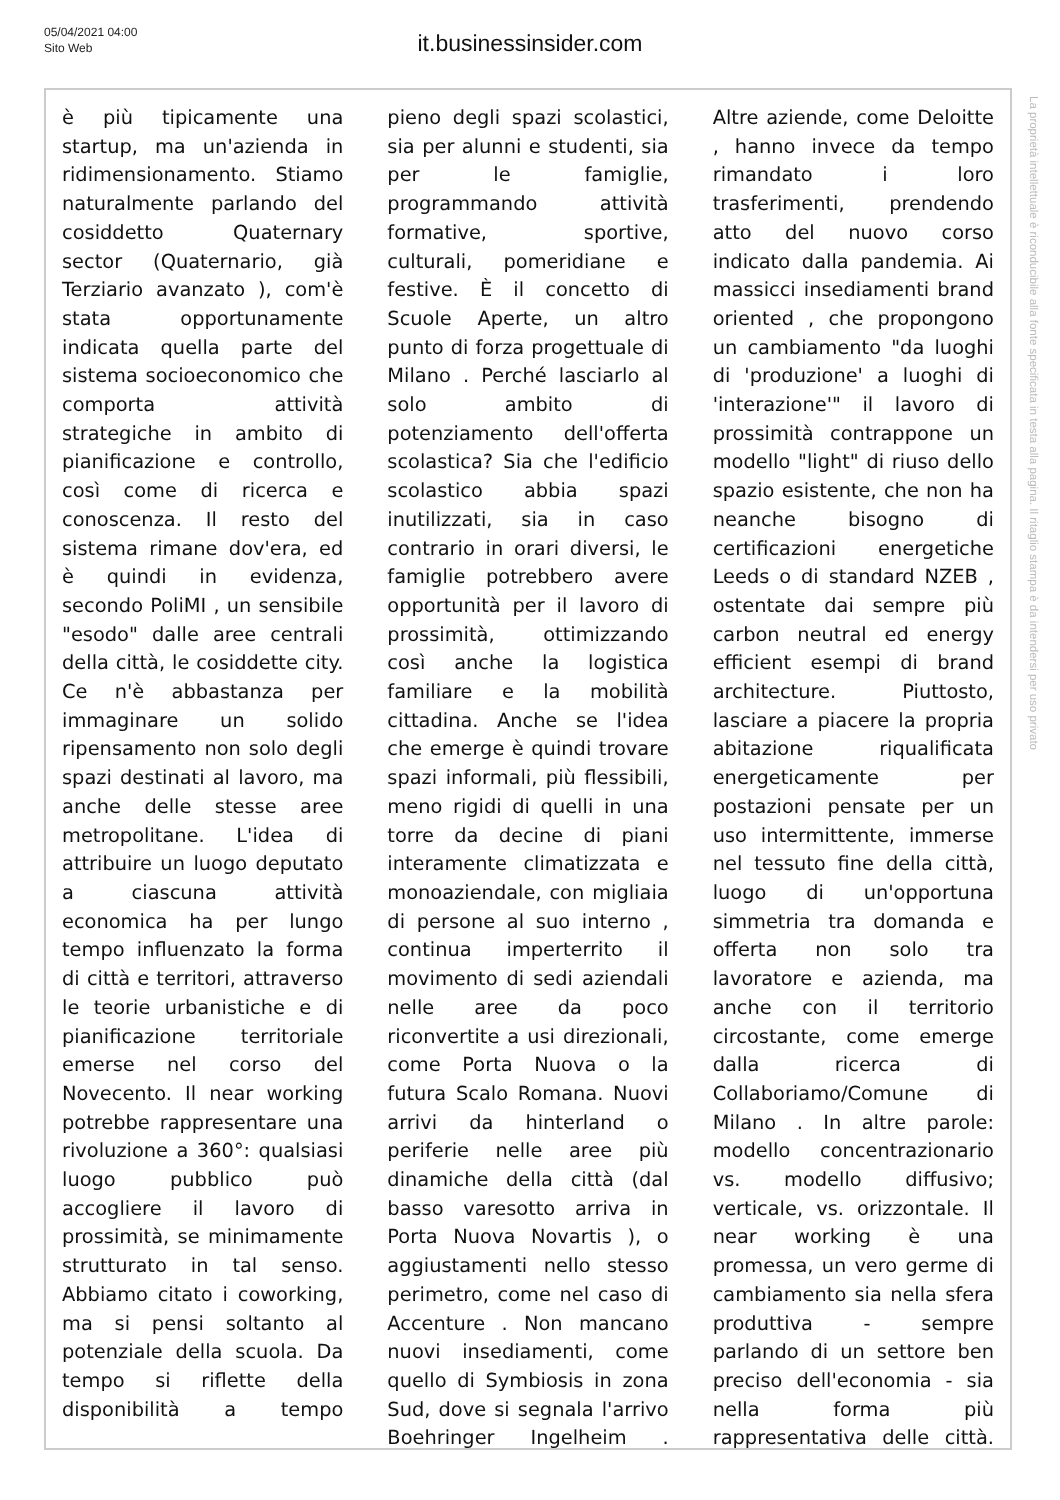05/04/2021 04:00
Sito Web
it.businessinsider.com
è più tipicamente una startup, ma un'azienda in ridimensionamento. Stiamo naturalmente parlando del cosiddetto Quaternary sector (Quaternario, già Terziario avanzato ), com'è stata opportunamente indicata quella parte del sistema socioeconomico che comporta attività strategiche in ambito di pianificazione e controllo, così come di ricerca e conoscenza. Il resto del sistema rimane dov'era, ed è quindi in evidenza, secondo PoliMI , un sensibile "esodo" dalle aree centrali della città, le cosiddette city. Ce n'è abbastanza per immaginare un solido ripensamento non solo degli spazi destinati al lavoro, ma anche delle stesse aree metropolitane. L'idea di attribuire un luogo deputato a ciascuna attività economica ha per lungo tempo influenzato la forma di città e territori, attraverso le teorie urbanistiche e di pianificazione territoriale emerse nel corso del Novecento. Il near working potrebbe rappresentare una rivoluzione a 360°: qualsiasi luogo pubblico può accogliere il lavoro di prossimità, se minimamente strutturato in tal senso. Abbiamo citato i coworking, ma si pensi soltanto al potenziale della scuola. Da tempo si riflette della disponibilità a tempo
pieno degli spazi scolastici, sia per alunni e studenti, sia per le famiglie, programmando attività formative, sportive, culturali, pomeridiane e festive. È il concetto di Scuole Aperte, un altro punto di forza progettuale di Milano . Perché lasciarlo al solo ambito di potenziamento dell'offerta scolastica? Sia che l'edificio scolastico abbia spazi inutilizzati, sia in caso contrario in orari diversi, le famiglie potrebbero avere opportunità per il lavoro di prossimità, ottimizzando così anche la logistica familiare e la mobilità cittadina. Anche se l'idea che emerge è quindi trovare spazi informali, più flessibili, meno rigidi di quelli in una torre da decine di piani interamente climatizzata e monoaziendale, con migliaia di persone al suo interno , continua imperterrito il movimento di sedi aziendali nelle aree da poco riconvertite a usi direzionali, come Porta Nuova o la futura Scalo Romana. Nuovi arrivi da hinterland o periferie nelle aree più dinamiche della città (dal basso varesotto arriva in Porta Nuova Novartis ), o aggiustamenti nello stesso perimetro, come nel caso di Accenture . Non mancano nuovi insediamenti, come quello di Symbiosis in zona Sud, dove si segnala l'arrivo Boehringer Ingelheim .
Altre aziende, come Deloitte , hanno invece da tempo rimandato i loro trasferimenti, prendendo atto del nuovo corso indicato dalla pandemia. Ai massicci insediamenti brand oriented , che propongono un cambiamento "da luoghi di 'produzione' a luoghi di 'interazione'" il lavoro di prossimità contrappone un modello "light" di riuso dello spazio esistente, che non ha neanche bisogno di certificazioni energetiche Leeds o di standard NZEB , ostentate dai sempre più carbon neutral ed energy efficient esempi di brand architecture. Piuttosto, lasciare a piacere la propria abitazione riqualificata energeticamente per postazioni pensate per un uso intermittente, immerse nel tessuto fine della città, luogo di un'opportuna simmetria tra domanda e offerta non solo tra lavoratore e azienda, ma anche con il territorio circostante, come emerge dalla ricerca di Collaboriamo/Comune di Milano . In altre parole: modello concentrazionario vs. modello diffusivo; verticale, vs. orizzontale. Il near working è una promessa, un vero germe di cambiamento sia nella sfera produttiva - sempre parlando di un settore ben preciso dell'economia - sia nella forma più rappresentativa delle città.
La proprietà intellettuale è riconducibile alla fonte specificata in testa alla pagina. Il ritaglio stampa è da intendersi per uso privato